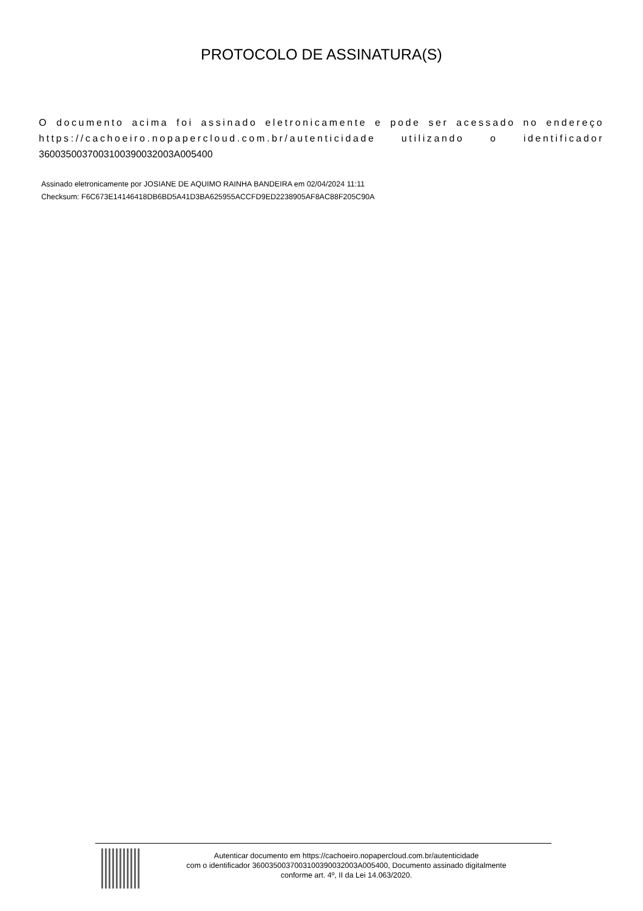PROTOCOLO DE ASSINATURA(S)
O documento acima foi assinado eletronicamente e pode ser acessado no endereço https://cachoeiro.nopapercloud.com.br/autenticidade utilizando o identificador
360035003700310039003200​3A005400
Assinado eletronicamente por JOSIANE DE AQUIMO RAINHA BANDEIRA em 02/04/2024 11:11
Checksum: F6C673E14146418DB6BD5A41D3BA625955ACCFD9ED2238905AF8AC88F205C90A
Autenticar documento em https://cachoeiro.nopapercloud.com.br/autenticidade
com o identificador 3600350037003100390032003A005400, Documento assinado digitalmente
conforme art. 4º, II da Lei 14.063/2020.